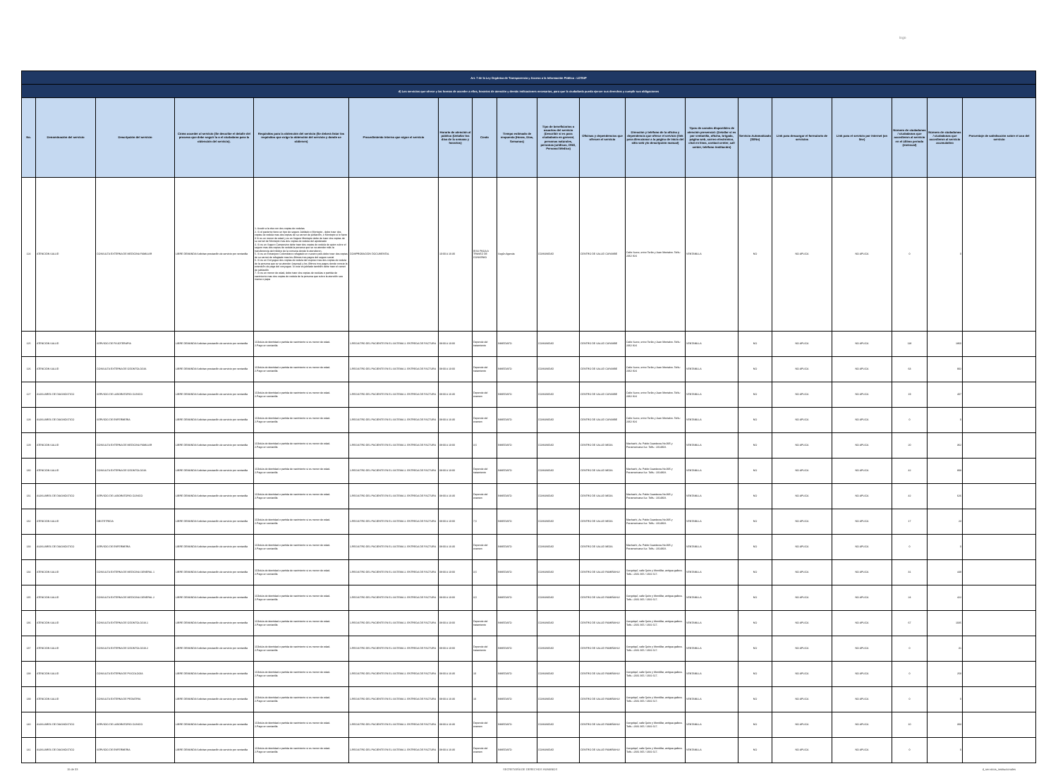logo
| Art. 7 de la Ley Orgánica de Transparencia y Acceso a la Información Pública - LOTAIP | | | | | | | | | | | | | | | | | | |
| d) Los servicios que ofrece y las formas de acceder a ellos, horarios de atención y demás indicaciones necesarias, para que la ciudadanía pueda ejercer sus derechos y cumplir sus obligaciones | | | | | | | | | | | | | | | | | | |
| No. | Denominación del servicio | Descripción del servicio | Cómo acceder al servicio (Se describe el detalle del proceso que debe seguir la o el ciudadano para la obtención del servicio). | Requisitos para la obtención del servicio (Se deberá listar los requisitos que exige la obtención del servicio y donde se obtienen) | Procedimiento interno que sigue el servicio | Horario de atención al público (Detallar los días de la semana y horarios) | Costo | Tiempo estimado de respuesta (Horas, Días, Semanas) | Tipo de beneficiarios o usuarios del servicio (Describir si es para ciudadanía en general, personas naturales, personas jurídicas, ONG, Personal Médico) | Oficinas y dependencias que ofrecen el servicio | Dirección y teléfono de la oficina y dependencia que ofrece el servicio (link para direccionar a la página de inicio del sitio web y/o descripción manual) | Tipos de canales disponibles de atención presencial: (Detallar si es por ventanilla, oficina, brigada, página web, correo electrónico, chat en línea, contact center, call center, teléfono institución) | Servicio Automatizado (Si/No) | Link para descargar el formulario de servicios | Link para el servicio por internet (on line) | Número de ciudadanos / ciudadanas que accedieron al servicio en el último período (mensual) | Número de ciudadanos / ciudadanas que accedieron al servicio acumulativo | Porcentaje de satisfacción sobre el uso del servicio |
| 124 | ATENCIÓN SALUD | CONSULTA EXTERNA DE MEDICINA FAMILIAR | LIBRE DEMANDA:Solicitan prestación de servicio por ventanilla | 1. Acudir a la cita con dos copias de cedulas 2. Si el paciente tiene un tipo de seguro Jubilado o Montepio , debe traer dos copias de cedula mas dos copias de su carnet de jubilación, o Montepio si lo fuere 3 Si es un menor de edad y es un Seguro Montepio debe de traer dos copias de su carnet de Montepio mas dos copias de cedula del apoderado 4. Si es un Seguro Campesino debe traer dos copias de cedula de quien cubre el seguro mas dos copias de cedula la persona que se va atender más la transferencia del médico de la comuna donde lo atendieron. 5. Si es un Extranjero Colombiano refugiado en nuestro país debe traer dos copias de su carnet de refugiado mas los últimos tres pagos del seguro social 6. Si es un Conyugue dos copias de cedula del esposo mas dos copias de cedula de la persona que se va atender (esposa) y los últimos tres pagos donde conste la extensión de pago del conyugue. Si este es jubilado también debe traer el carnet de jubilación 7. Si es un menor de edad, debe traer dos copias de cedulas o partida de nacimiento mas dos copias de cedula de la persona que cubre la atención sea mama o papa | COMPROBACIÓN DOCUMENTAL | 10:00 A 16:30 | IESS PAGA A TRAVEZ DE CONVENIO | Según Agenda | COMUNIDAD | CENTRO DE SALUD CAYAMBE | Calle Sucre, entre Terán y Juan Montalvo. Telfs.: 2362 824 | VENTANILLA | NO | NO APLICA | NO APLICA | 0 | 0 | |
| 125 | ATENCIÓN SALUD | SERVICIO DE FISIOTERAPIA | LIBRE DEMANDA:Solicitan prestación de servicio por ventanilla | 1Cédula de identidad o partida de nacimiento si es menor de edad. 2.Pago en ventanilla | 1.REGISTRO DEL PACIENTE EN EL SISTEMA 2. ENTREGA DE FACTURA | 08:00 A 10:00 | Depende del tratamiento | INMEDIATO | COMUNIDAD | CENTRO DE SALUD CAYAMBE | Calle Sucre, entre Terán y Juan Montalvo. Telfs.: 2362 824 | VENTANILLA | NO | NO APLICA | NO APLICA | 118 | 1860 | |
| 126 | ATENCIÓN SALUD | CONSULTA EXTERNA DE ODONTOLOGÍA | LIBRE DEMANDA:Solicitan prestación de servicio por ventanilla | 1Cédula de identidad o partida de nacimiento si es menor de edad. 2.Pago en ventanilla | 1.REGISTRO DEL PACIENTE EN EL SISTEMA 2. ENTREGA DE FACTURA | 08:00 A 10:00 | Depende del tratamiento | INMEDIATO | COMUNIDAD | CENTRO DE SALUD CAYAMBE | Calle Sucre, entre Terán y Juan Montalvo. Telfs.: 2362 824 | VENTANILLA | NO | NO APLICA | NO APLICA | 63 | 902 | |
| 127 | AUXILIARES DE DIAGNÓSTICO | SERVICIO DE LABORATORIO CLÍNICO | LIBRE DEMANDA:Solicitan prestación de servicio por ventanilla | 1Cédula de identidad o partida de nacimiento si es menor de edad. 2.Pago en ventanilla | 1.REGISTRO DEL PACIENTE EN EL SISTEMA 2. ENTREGA DE FACTURA | 08:00 A 16:30 | Depende del examen | INMEDIATO | COMUNIDAD | CENTRO DE SALUD CAYAMBE | Calle Sucre, entre Terán y Juan Montalvo. Telfs.: 2362 824 | VENTANILLA | NO | NO APLICA | NO APLICA | 19 | 407 | |
| 128 | AUXILIARES DE DIAGNÓSTICO | SERVICIO DE ENFERMERIA | LIBRE DEMANDA:Solicitan prestación de servicio por ventanilla | 1Cédula de identidad o partida de nacimiento si es menor de edad. 2.Pago en ventanilla | 1.REGISTRO DEL PACIENTE EN EL SISTEMA 2. ENTREGA DE FACTURA | 08:00 A 16:30 | Depende del examen | INMEDIATO | COMUNIDAD | CENTRO DE SALUD CAYAMBE | Calle Sucre, entre Terán y Juan Montalvo. Telfs.: 2362 824 | VENTANILLA | NO | NO APLICA | NO APLICA | 0 | 0 | |
| 129 | ATENCIÓN SALUD | CONSULTA EXTERNA DE MEDICINA FAMILIAR | LIBRE DEMANDA:Solicitan prestación de servicio por ventanilla | 1Cédula de identidad o partida de nacimiento si es menor de edad. 2.Pago en ventanilla | 1.REGISTRO DEL PACIENTE EN EL SISTEMA 2. ENTREGA DE FACTURA | 08:00 A 10:00 | 3,5 | INMEDIATO | COMUNIDAD | CENTRO DE SALUD MEJIA | Machachi, Av. Pablo Guarderas No.935 y Panamericana Sur. Telfs.: 2314818. | VENTANILLA | NO | NO APLICA | NO APLICA | 20 | 362 | |
| 130 | ATENCIÓN SALUD | CONSULTA EXTERNA DE ODONTOLOGÍA | LIBRE DEMANDA:Solicitan prestación de servicio por ventanilla | 1Cédula de identidad o partida de nacimiento si es menor de edad. 2.Pago en ventanilla | 1.REGISTRO DEL PACIENTE EN EL SISTEMA 2. ENTREGA DE FACTURA | 08:00 A 10:00 | Depende del tratamiento | INMEDIATO | COMUNIDAD | CENTRO DE SALUD MEJIA | Machachi, Av. Pablo Guarderas No.935 y Panamericana Sur. Telfs.: 2314818. | VENTANILLA | NO | NO APLICA | NO APLICA | 42 | 808 | |
| 131 | AUXILIARES DE DIAGNÓSTICO | SERVICIO DE LABORATORIO CLÍNICO | LIBRE DEMANDA:Solicitan prestación de servicio por ventanilla | 1Cédula de identidad o partida de nacimiento si es menor de edad. 2.Pago en ventanilla | 1.REGISTRO DEL PACIENTE EN EL SISTEMA 2. ENTREGA DE FACTURA | 08:00 A 16:30 | Depende del examen | INMEDIATO | COMUNIDAD | CENTRO DE SALUD MEJIA | Machachi, Av. Pablo Guarderas No.935 y Panamericana Sur. Telfs.: 2314818. | VENTANILLA | NO | NO APLICA | NO APLICA | 42 | 626 | |
| 132 | ATENCIÓN SALUD | OBSTETRICIA | LIBRE DEMANDA:Solicitan prestación de servicio por ventanilla | 1Cédula de identidad o partida de nacimiento si es menor de edad. 2.Pago en ventanilla | 1.REGISTRO DEL PACIENTE EN EL SISTEMA 2. ENTREGA DE FACTURA | 08:00 A 10:00 | 7,5 | INMEDIATO | COMUNIDAD | CENTRO DE SALUD MEJIA | Machachi, Av. Pablo Guarderas No.935 y Panamericana Sur. Telfs.: 2314818. | VENTANILLA | NO | NO APLICA | NO APLICA | 17 | 23 | |
| 133 | AUXILIARES DE DIAGNÓSTICO | SERVICIO DE ENFERMERIA | LIBRE DEMANDA:Solicitan prestación de servicio por ventanilla | 1Cédula de identidad o partida de nacimiento si es menor de edad. 2.Pago en ventanilla | 1.REGISTRO DEL PACIENTE EN EL SISTEMA 2. ENTREGA DE FACTURA | 08:00 A 16:30 | Depende del examen | INMEDIATO | COMUNIDAD | CENTRO DE SALUD MEJIA | Machachi, Av. Pablo Guarderas No.935 y Panamericana Sur. Telfs.: 2314818. | VENTANILLA | NO | NO APLICA | NO APLICA | 0 | 0 | |
| 134 | ATENCIÓN SALUD | CONSULTA EXTERNA DE MEDICINA GENERAL 1 | LIBRE DEMANDA:Solicitan prestación de servicio por ventanilla | 1Cédula de identidad o partida de nacimiento si es menor de edad. 2.Pago en ventanilla | 1.REGISTRO DEL PACIENTE EN EL SISTEMA 2. ENTREGA DE FACTURA | 08:00 A 10:00 | 3,5 | INMEDIATO | COMUNIDAD | CENTRO DE SALUD RUMIÑAHUI | Sangolquí, calle Quito y Montúfar, antigua gallera. Telfs.:-2331 365 / 2331 617. | VENTANILLA | NO | NO APLICA | NO APLICA | 31 | 449 | |
| 135 | ATENCIÓN SALUD | CONSULTA EXTERNA DE MEDICINA GENERAL 2 | LIBRE DEMANDA:Solicitan prestación de servicio por ventanilla | 1Cédula de identidad o partida de nacimiento si es menor de edad. 2.Pago en ventanilla | 1.REGISTRO DEL PACIENTE EN EL SISTEMA 2. ENTREGA DE FACTURA | 08:00 A 10:00 | 3,5 | INMEDIATO | COMUNIDAD | CENTRO DE SALUD RUMIÑAHUI | Sangolquí, calle Quito y Montúfar, antigua gallera. Telfs.:-2331 365 / 2331 617. | VENTANILLA | NO | NO APLICA | NO APLICA | 24 | 422 | |
| 136 | ATENCIÓN SALUD | CONSULTA EXTERNA DE ODONTOLOGÍA 1 | LIBRE DEMANDA:Solicitan prestación de servicio por ventanilla | 1Cédula de identidad o partida de nacimiento si es menor de edad. 2.Pago en ventanilla | 1.REGISTRO DEL PACIENTE EN EL SISTEMA 2. ENTREGA DE FACTURA | 08:00 A 10:00 | Depende del tratamiento | INMEDIATO | COMUNIDAD | CENTRO DE SALUD RUMIÑAHUI | Sangolquí, calle Quito y Montúfar, antigua gallera. Telfs.:-2331 365 / 2331 617. | VENTANILLA | NO | NO APLICA | NO APLICA | 67 | 1035 | |
| 137 | ATENCIÓN SALUD | CONSULTA EXTERNA DE ODONTOLOGÍA 2 | LIBRE DEMANDA:Solicitan prestación de servicio por ventanilla | 1Cédula de identidad o partida de nacimiento si es menor de edad. 2.Pago en ventanilla | 1.REGISTRO DEL PACIENTE EN EL SISTEMA 2. ENTREGA DE FACTURA | 08:00 A 10:00 | Depende del tratamiento | INMEDIATO | COMUNIDAD | CENTRO DE SALUD RUMIÑAHUI | Sangolquí, calle Quito y Montúfar, antigua gallera. Telfs.:-2331 365 / 2331 617. | VENTANILLA | NO | NO APLICA | NO APLICA | 0 | 31 | |
| 138 | ATENCIÓN SALUD | CONSULTA EXTERNA DE PSICOLOGÍA | LIBRE DEMANDA:Solicitan prestación de servicio por ventanilla | 1Cédula de identidad o partida de nacimiento si es menor de edad. 2.Pago en ventanilla | 1.REGISTRO DEL PACIENTE EN EL SISTEMA 2. ENTREGA DE FACTURA | 08:00 A 16:30 | 10 | INMEDIATO | COMUNIDAD | CENTRO DE SALUD RUMIÑAHUI | Sangolquí, calle Quito y Montúfar, antigua gallera. Telfs.:-2331 365 / 2331 617. | VENTANILLA | NO | NO APLICA | NO APLICA | 0 | 258 | |
| 139 | ATENCIÓN SALUD | CONSULTA EXTERNA DE PEDIATRÍA | LIBRE DEMANDA:Solicitan prestación de servicio por ventanilla | 1Cédula de identidad o partida de nacimiento si es menor de edad. 2.Pago en ventanilla | 1.REGISTRO DEL PACIENTE EN EL SISTEMA 2. ENTREGA DE FACTURA | 08:00 A 16:30 | 10 | INMEDIATO | COMUNIDAD | CENTRO DE SALUD RUMIÑAHUI | Sangolquí, calle Quito y Montúfar, antigua gallera. Telfs.:-2331 365 / 2331 617. | VENTANILLA | NO | NO APLICA | NO APLICA | 0 | 0 | |
| 140 | AUXILIARES DE DIAGNÓSTICO | SERVICIO DE LABORATORIO CLÍNICO | LIBRE DEMANDA:Solicitan prestación de servicio por ventanilla | 1Cédula de identidad o partida de nacimiento si es menor de edad. 2.Pago en ventanilla | 1.REGISTRO DEL PACIENTE EN EL SISTEMA 2. ENTREGA DE FACTURA | 08:00 A 16:30 | Depende del examen | INMEDIATO | COMUNIDAD | CENTRO DE SALUD RUMIÑAHUI | Sangolquí, calle Quito y Montúfar, antigua gallera. Telfs.:-2331 365 / 2331 617. | VENTANILLA | NO | NO APLICA | NO APLICA | 10 | 303 | |
| 141 | AUXILIARES DE DIAGNÓSTICO | SERVICIO DE ENFERMERIA | LIBRE DEMANDA:Solicitan prestación de servicio por ventanilla | 1Cédula de identidad o partida de nacimiento si es menor de edad. 2.Pago en ventanilla | 1.REGISTRO DEL PACIENTE EN EL SISTEMA 2. ENTREGA DE FACTURA | 08:00 A 16:30 | Depende del examen | INMEDIATO | COMUNIDAD | CENTRO DE SALUD RUMIÑAHUI | Sangolquí, calle Quito y Montúfar, antigua gallera. Telfs.:-2331 365 / 2331 617. | VENTANILLA | NO | NO APLICA | NO APLICA | 0 | 0 | |
15 de 33 SECRETARÍA DE DERECHOS HUMANOS d_servicios_institucionales